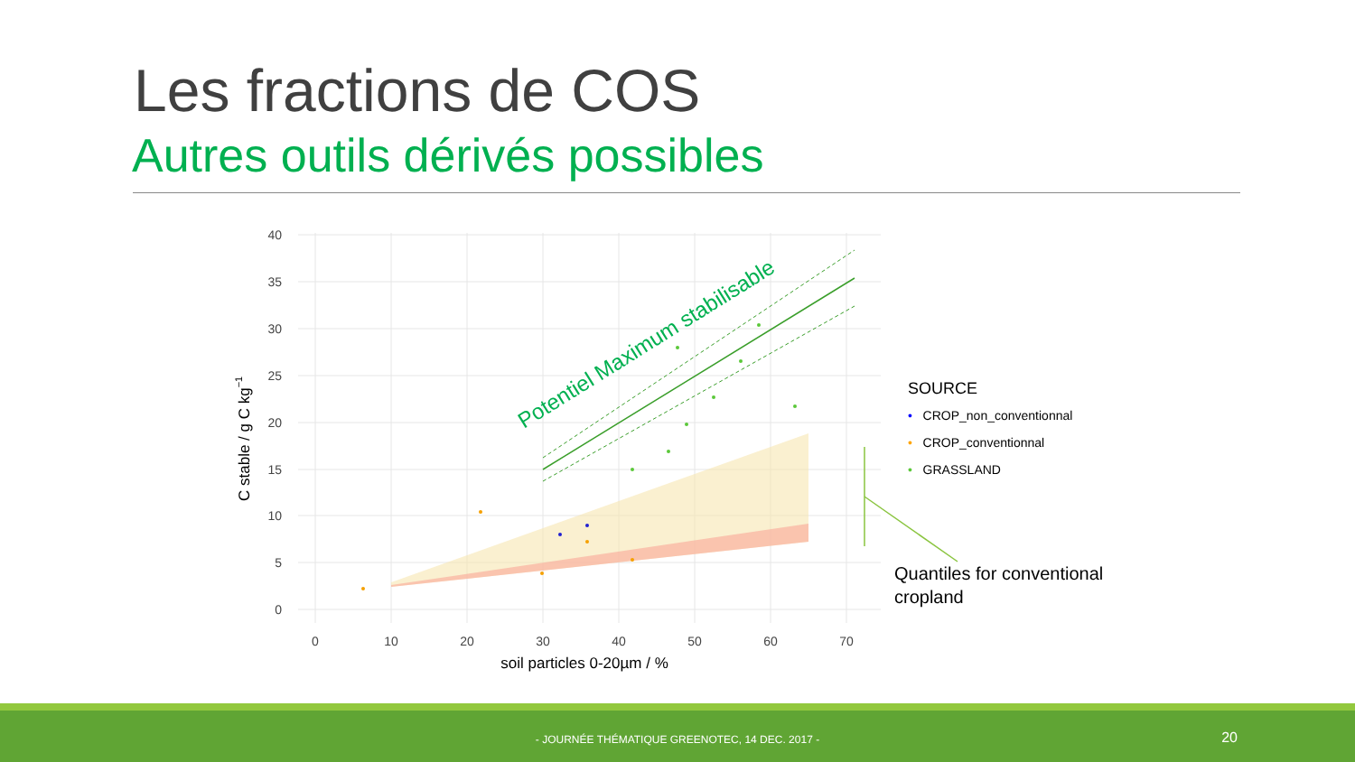Les fractions de COS
Autres outils dérivés possibles
Potentiel Maximum stabilisable
40
35
30
25
20
15
10
5
0
0
10
20
30
40
50
60
70
soil particles 0-20µm / %
C stable / g C kg−1
SOURCE
• CROP_non_conventionnal
• CROP_conventionnal
• GRASSLAND
Quantiles for conventional
cropland
- JOURNÉE THÉMATIQUE GREENOTEC, 14 DEC. 2017 - 20